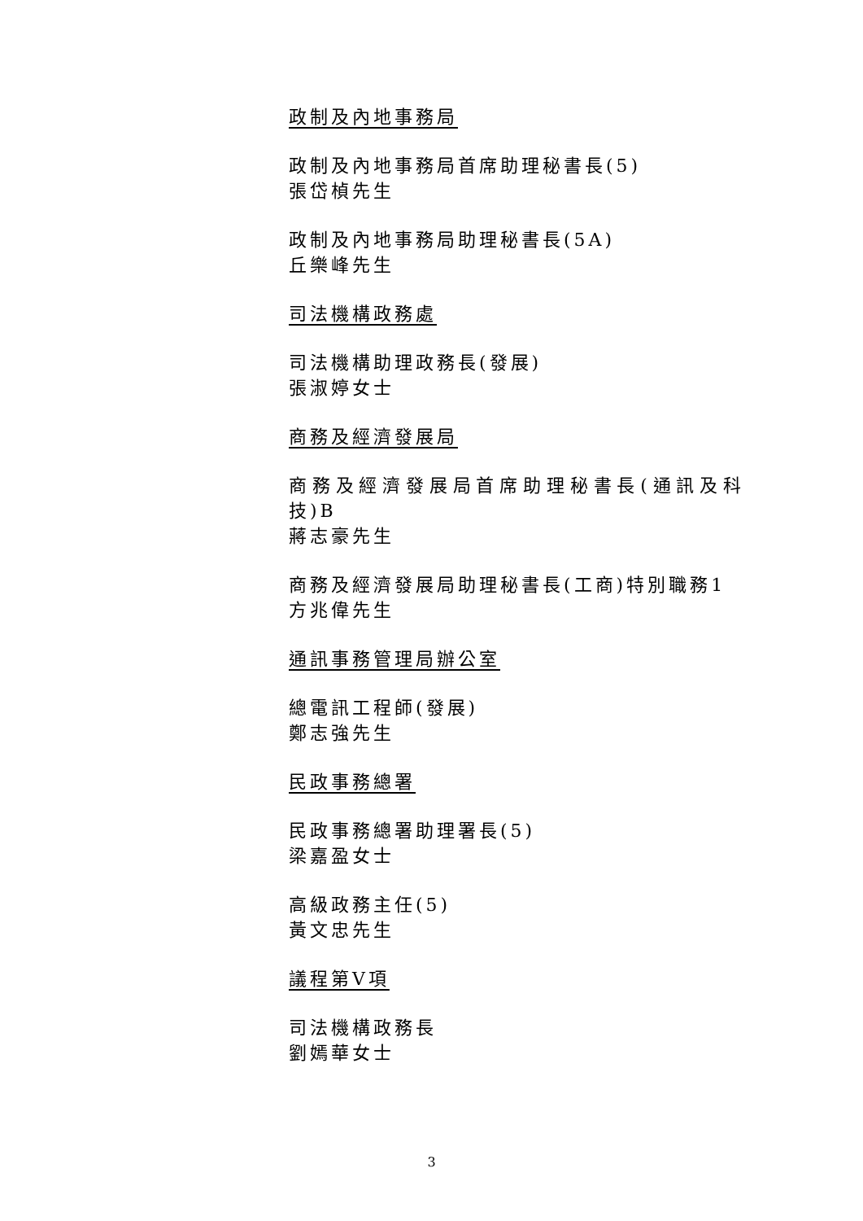政制及內地事務局
政制及內地事務局首席助理秘書長(5)
張岱楨先生
政制及內地事務局助理秘書長(5A)
丘樂峰先生
司法機構政務處
司法機構助理政務長(發展)
張淑婷女士
商務及經濟發展局
商務及經濟發展局首席助理秘書長(通訊及科技)B
蔣志豪先生
商務及經濟發展局助理秘書長(工商)特別職務1
方兆偉先生
通訊事務管理局辦公室
總電訊工程師(發展)
鄭志強先生
民政事務總署
民政事務總署助理署長(5)
梁嘉盈女士
高級政務主任(5)
黃文忠先生
議程第V項
司法機構政務長
劉嫣華女士
3